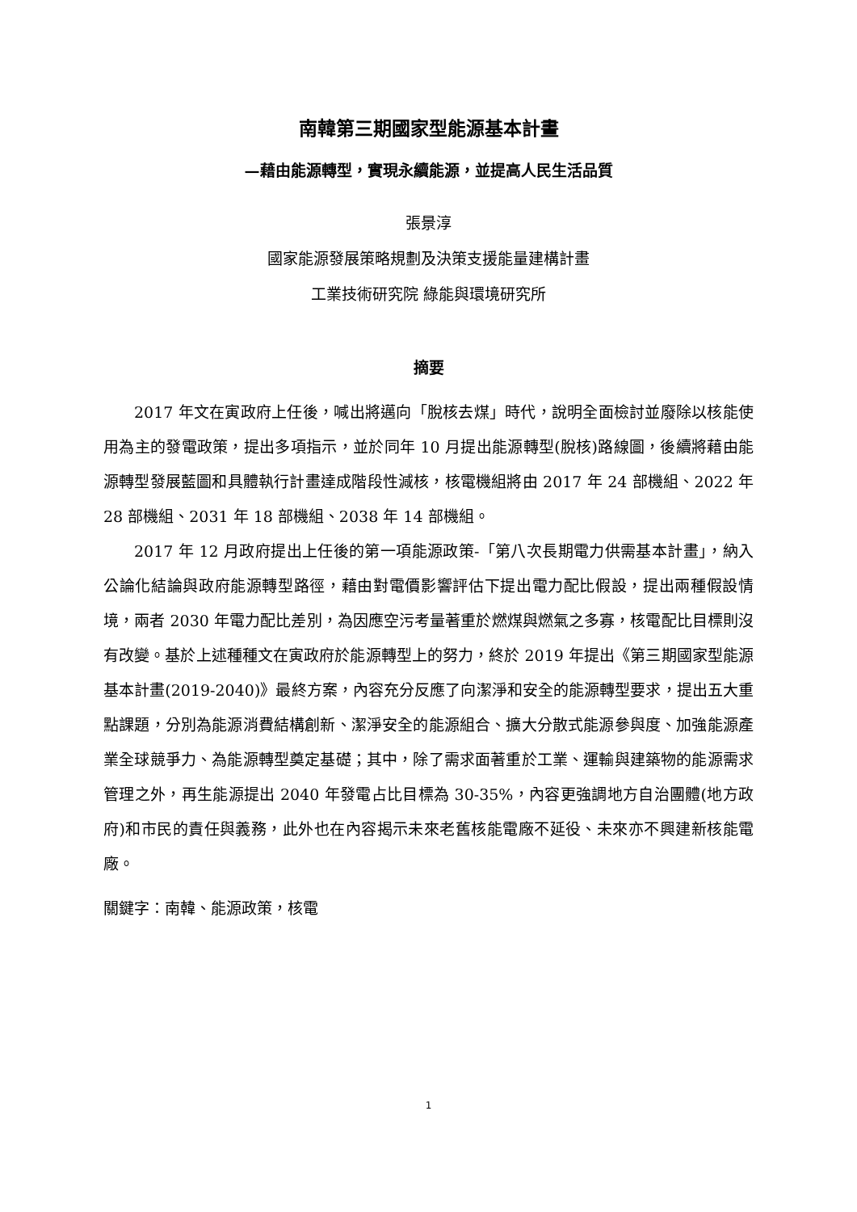南韓第三期國家型能源基本計畫
—藉由能源轉型，實現永續能源，並提高人民生活品質
張景淳
國家能源發展策略規劃及決策支援能量建構計畫
工業技術研究院 綠能與環境研究所
摘要
2017 年文在寅政府上任後，喊出將邁向「脫核去煤」時代，說明全面檢討並廢除以核能使用為主的發電政策，提出多項指示，並於同年 10 月提出能源轉型(脫核)路線圖，後續將藉由能源轉型發展藍圖和具體執行計畫達成階段性減核，核電機組將由 2017 年 24 部機組、2022 年 28 部機組、2031 年 18 部機組、2038 年 14 部機組。
2017 年 12 月政府提出上任後的第一項能源政策-「第八次長期電力供需基本計畫」，納入公論化結論與政府能源轉型路徑，藉由對電價影響評估下提出電力配比假設，提出兩種假設情境，兩者 2030 年電力配比差別，為因應空污考量著重於燃煤與燃氣之多寡，核電配比目標則沒有改變。基於上述種種文在寅政府於能源轉型上的努力，終於 2019 年提出《第三期國家型能源基本計畫(2019-2040)》最終方案，內容充分反應了向潔淨和安全的能源轉型要求，提出五大重點課題，分別為能源消費結構創新、潔淨安全的能源組合、擴大分散式能源參與度、加強能源產業全球競爭力、為能源轉型奠定基礎；其中，除了需求面著重於工業、運輸與建築物的能源需求管理之外，再生能源提出 2040 年發電占比目標為 30-35%，內容更強調地方自治團體(地方政府)和市民的責任與義務，此外也在內容揭示未來老舊核能電廠不延役、未來亦不興建新核能電廠。
關鍵字：南韓、能源政策，核電
1